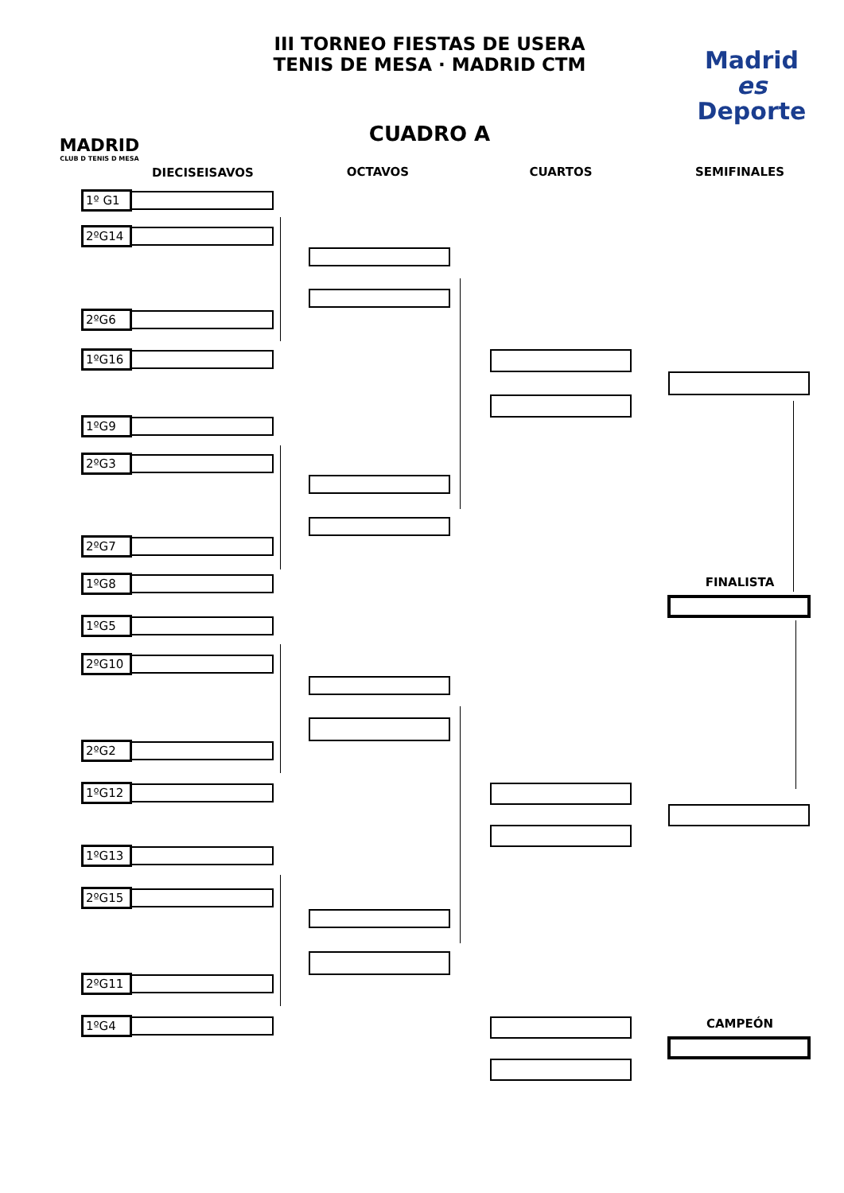MADRID
CLUB D TENIS D MESA
III TORNEO FIESTAS DE USERA
TENIS DE MESA · MADRID CTM
CUADRO A
Madrid
es
Deporte
DIECISEISAVOS OCTAVOS CUARTOS SEMIFINALES
1º G1
2ºG14
2ºG6
1ºG16
1ºG9
2ºG3
2ºG7
1ºG8
1ºG5
2ºG10
2ºG2
1ºG12
1ºG13
2ºG15
2ºG11
1ºG4
FINALISTA
CAMPEÓN